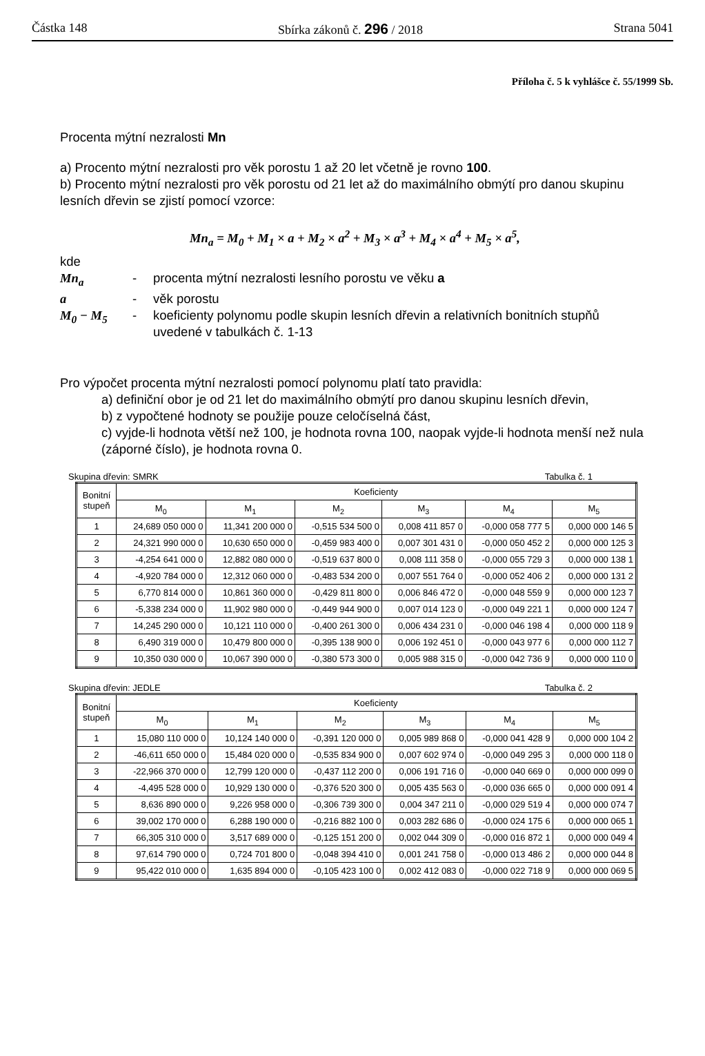Částka 148 Sbírka zákonů č. 296 / 2018 Strana 5041
Příloha č. 5 k vyhlášce č. 55/1999 Sb.
Procenta mýtní nezralosti Mn
a) Procento mýtní nezralosti pro věk porostu 1 až 20 let včetně je rovno 100.
b) Procento mýtní nezralosti pro věk porostu od 21 let až do maximálního obmýtí pro danou skupinu lesních dřevin se zjistí pomocí vzorce:
Mn<sub>a</sub> = M<sub>0</sub> + M<sub>1</sub> × a + M<sub>2</sub> × a<sup>2</sup> + M<sub>3</sub> × a<sup>3</sup> + M<sub>4</sub> × a<sup>4</sup> + M<sub>5</sub> × a<sup>5</sup>,
kde
| Mn<sub>a</sub> | - | procenta mýtní nezralosti lesního porostu ve věku a |
| a | - | věk porostu |
| M<sub>0</sub> − M<sub>5</sub> | - | koeficienty polynomu podle skupin lesních dřevin a relativních bonitních stupňů uvedené v tabulkách č. 1-13 |
Pro výpočet procenta mýtní nezralosti pomocí polynomu platí tato pravidla:
a) definiční obor je od 21 let do maximálního obmýtí pro danou skupinu lesních dřevin,
b) z vypočtené hodnoty se použije pouze celočíselná část,
c) vyjde-li hodnota větší než 100, je hodnota rovna 100, naopak vyjde-li hodnota menší než nula (záporné číslo), je hodnota rovna 0.
Skupina dřevin: SMRK Tabulka č. 1
| Bonitní stupeň | Koeficienty | | | | | |
| --- | --- | --- | --- | --- | --- | --- |
| | M<sub>0</sub> | M<sub>1</sub> | M<sub>2</sub> | M<sub>3</sub> | M<sub>4</sub> | M<sub>5</sub> |
| 1 | 24,689 050 000 0 | 11,341 200 000 0 | -0,515 534 500 0 | 0,008 411 857 0 | -0,000 058 777 5 | 0,000 000 146 5 |
| 2 | 24,321 990 000 0 | 10,630 650 000 0 | -0,459 983 400 0 | 0,007 301 431 0 | -0,000 050 452 2 | 0,000 000 125 3 |
| 3 | -4,254 641 000 0 | 12,882 080 000 0 | -0,519 637 800 0 | 0,008 111 358 0 | -0,000 055 729 3 | 0,000 000 138 1 |
| 4 | -4,920 784 000 0 | 12,312 060 000 0 | -0,483 534 200 0 | 0,007 551 764 0 | -0,000 052 406 2 | 0,000 000 131 2 |
| 5 | 6,770 814 000 0 | 10,861 360 000 0 | -0,429 811 800 0 | 0,006 846 472 0 | -0,000 048 559 9 | 0,000 000 123 7 |
| 6 | -5,338 234 000 0 | 11,902 980 000 0 | -0,449 944 900 0 | 0,007 014 123 0 | -0,000 049 221 1 | 0,000 000 124 7 |
| 7 | 14,245 290 000 0 | 10,121 110 000 0 | -0,400 261 300 0 | 0,006 434 231 0 | -0,000 046 198 4 | 0,000 000 118 9 |
| 8 | 6,490 319 000 0 | 10,479 800 000 0 | -0,395 138 900 0 | 0,006 192 451 0 | -0,000 043 977 6 | 0,000 000 112 7 |
| 9 | 10,350 030 000 0 | 10,067 390 000 0 | -0,380 573 300 0 | 0,005 988 315 0 | -0,000 042 736 9 | 0,000 000 110 0 |
Skupina dřevin: JEDLE Tabulka č. 2
| Bonitní stupeň | Koeficienty | | | | | |
| --- | --- | --- | --- | --- | --- | --- |
| | M<sub>0</sub> | M<sub>1</sub> | M<sub>2</sub> | M<sub>3</sub> | M<sub>4</sub> | M<sub>5</sub> |
| 1 | 15,080 110 000 0 | 10,124 140 000 0 | -0,391 120 000 0 | 0,005 989 868 0 | -0,000 041 428 9 | 0,000 000 104 2 |
| 2 | -46,611 650 000 0 | 15,484 020 000 0 | -0,535 834 900 0 | 0,007 602 974 0 | -0,000 049 295 3 | 0,000 000 118 0 |
| 3 | -22,966 370 000 0 | 12,799 120 000 0 | -0,437 112 200 0 | 0,006 191 716 0 | -0,000 040 669 0 | 0,000 000 099 0 |
| 4 | -4,495 528 000 0 | 10,929 130 000 0 | -0,376 520 300 0 | 0,005 435 563 0 | -0,000 036 665 0 | 0,000 000 091 4 |
| 5 | 8,636 890 000 0 | 9,226 958 000 0 | -0,306 739 300 0 | 0,004 347 211 0 | -0,000 029 519 4 | 0,000 000 074 7 |
| 6 | 39,002 170 000 0 | 6,288 190 000 0 | -0,216 882 100 0 | 0,003 282 686 0 | -0,000 024 175 6 | 0,000 000 065 1 |
| 7 | 66,305 310 000 0 | 3,517 689 000 0 | -0,125 151 200 0 | 0,002 044 309 0 | -0,000 016 872 1 | 0,000 000 049 4 |
| 8 | 97,614 790 000 0 | 0,724 701 800 0 | -0,048 394 410 0 | 0,001 241 758 0 | -0,000 013 486 2 | 0,000 000 044 8 |
| 9 | 95,422 010 000 0 | 1,635 894 000 0 | -0,105 423 100 0 | 0,002 412 083 0 | -0,000 022 718 9 | 0,000 000 069 5 |